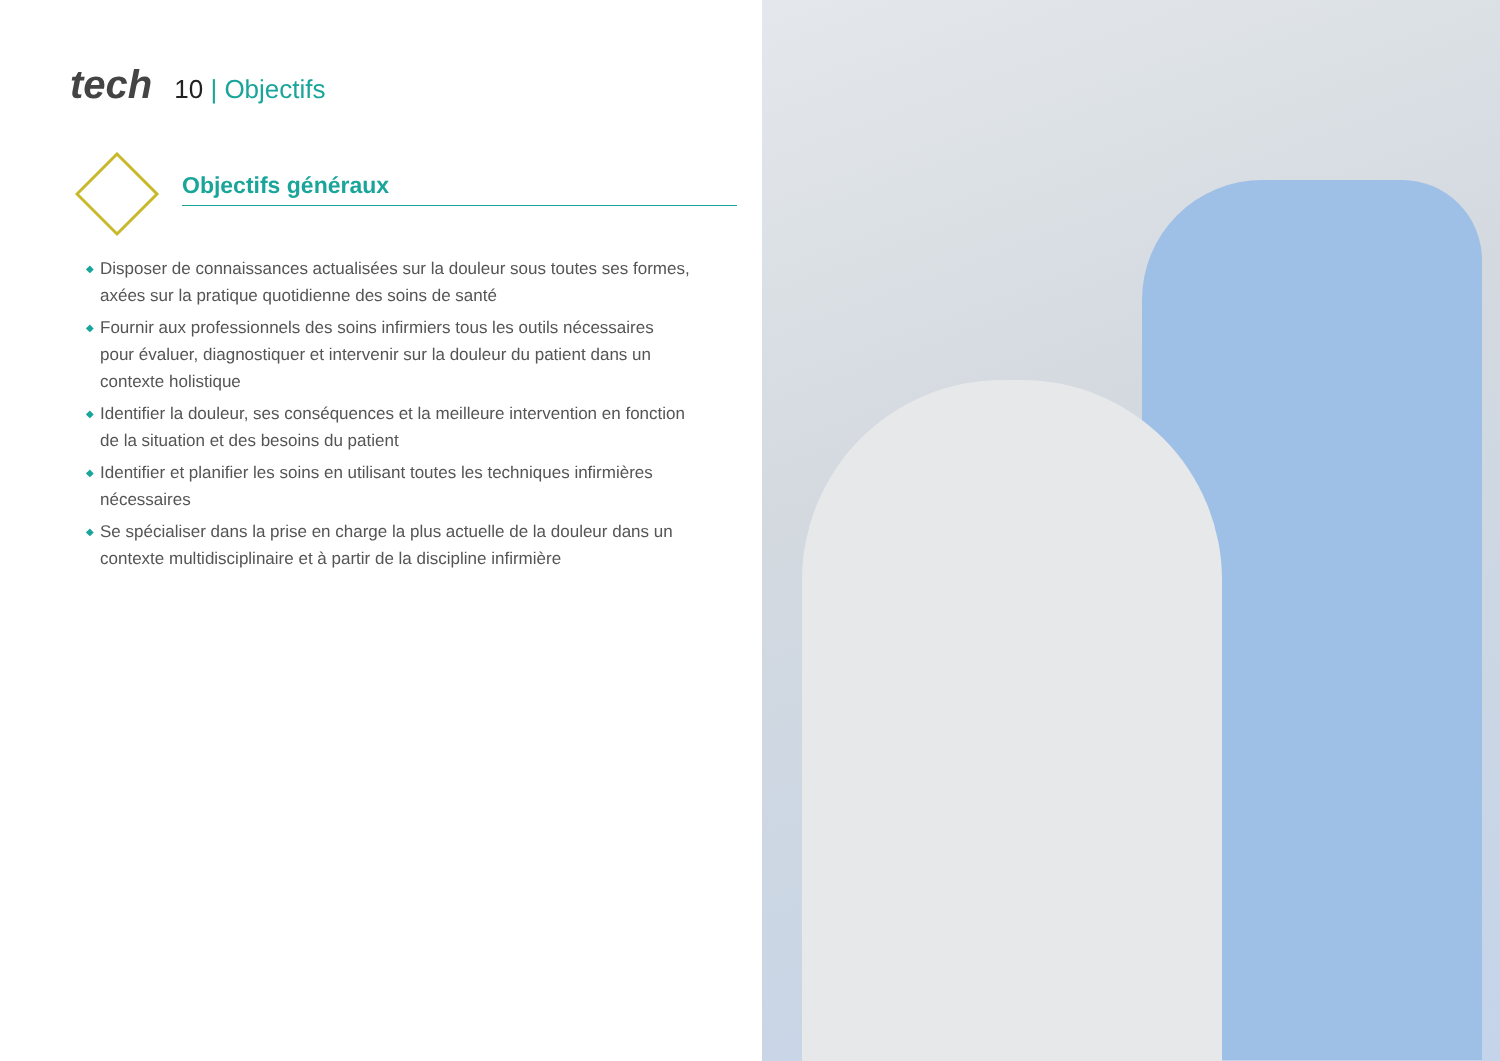tech
10 | Objectifs
Objectifs généraux
◆ Disposer de connaissances actualisées sur la douleur sous toutes ses formes, axées sur la pratique quotidienne des soins de santé
◆ Fournir aux professionnels des soins infirmiers tous les outils nécessaires pour évaluer, diagnostiquer et intervenir sur la douleur du patient dans un contexte holistique
◆ Identifier la douleur, ses conséquences et la meilleure intervention en fonction de la situation et des besoins du patient
◆ Identifier et planifier les soins en utilisant toutes les techniques infirmières nécessaires
◆ Se spécialiser dans la prise en charge la plus actuelle de la douleur dans un contexte multidisciplinaire et à partir de la discipline infirmière